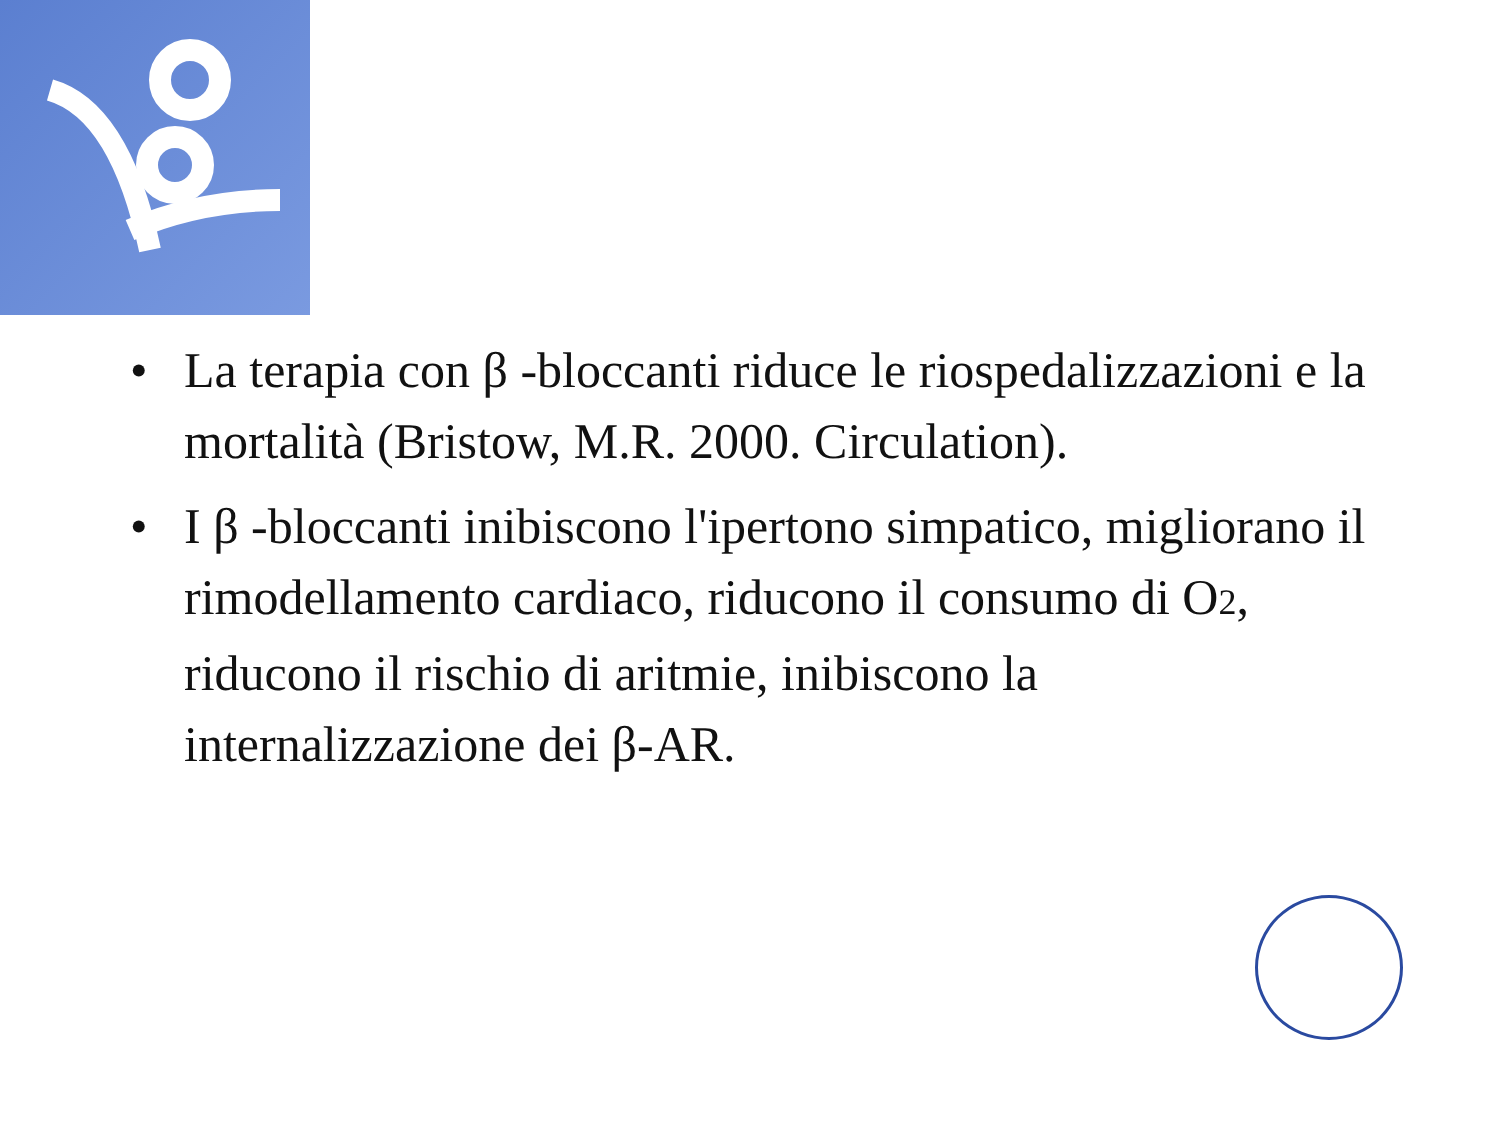• La terapia con β -bloccanti riduce le riospedalizzazioni e la mortalità (Bristow, M.R. 2000. Circulation).
• I β -bloccanti inibiscono l'ipertono simpatico, migliorano il rimodellamento cardiaco, riducono il consumo di O2, riducono il rischio di aritmie, inibiscono la internalizzazione dei β-AR.